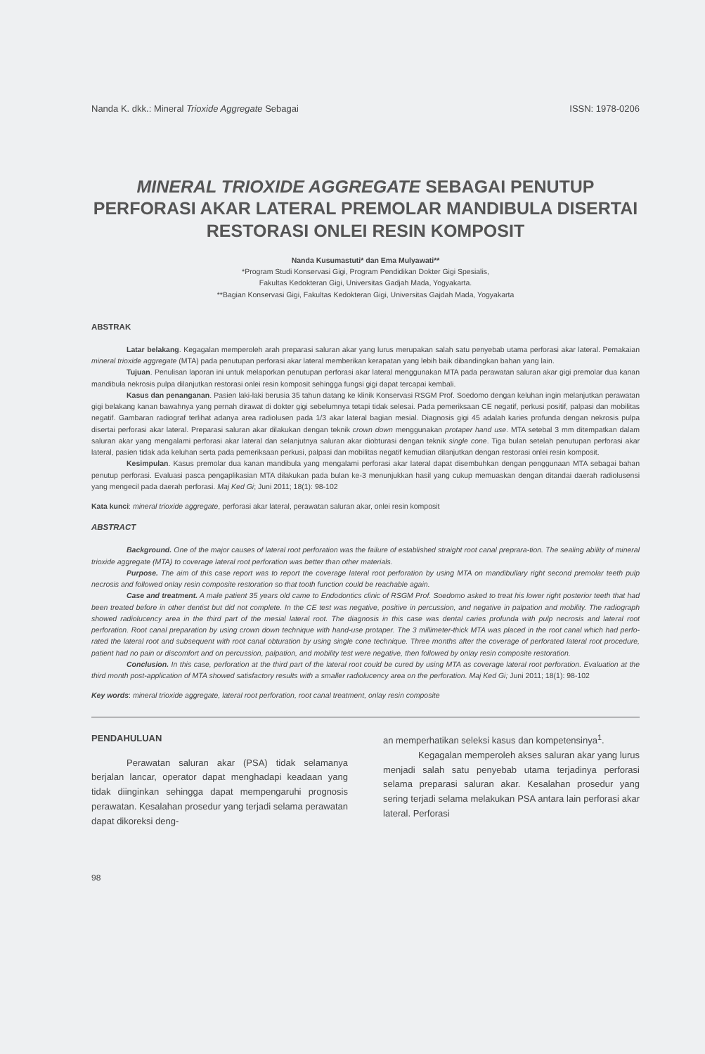Nanda K. dkk.: Mineral Trioxide Aggregate Sebagai ISSN: 1978-0206
MINERAL TRIOXIDE AGGREGATE SEBAGAI PENUTUP PERFORASI AKAR LATERAL PREMOLAR MANDIBULA DISERTAI RESTORASI ONLEI RESIN KOMPOSIT
Nanda Kusumastuti* dan Ema Mulyawati**
*Program Studi Konservasi Gigi, Program Pendidikan Dokter Gigi Spesialis,
Fakultas Kedokteran Gigi, Universitas Gadjah Mada, Yogyakarta.
**Bagian Konservasi Gigi, Fakultas Kedokteran Gigi, Universitas Gajdah Mada, Yogyakarta
ABSTRAK
Latar belakang. Kegagalan memperoleh arah preparasi saluran akar yang lurus merupakan salah satu penyebab utama perforasi akar lateral. Pemakaian mineral trioxide aggregate (MTA) pada penutupan perforasi akar lateral memberikan kerapatan yang lebih baik dibandingkan bahan yang lain.
Tujuan. Penulisan laporan ini untuk melaporkan penutupan perforasi akar lateral menggunakan MTA pada perawatan saluran akar gigi premolar dua kanan mandibula nekrosis pulpa dilanjutkan restorasi onlei resin komposit sehingga fungsi gigi dapat tercapai kembali.
Kasus dan penanganan. Pasien laki-laki berusia 35 tahun datang ke klinik Konservasi RSGM Prof. Soedomo dengan keluhan ingin melanjutkan perawatan gigi belakang kanan bawahnya yang pernah dirawat di dokter gigi sebelumnya tetapi tidak selesai. Pada pemeriksaan CE negatif, perkusi positif, palpasi dan mobilitas negatif. Gambaran radiograf terlihat adanya area radiolusen pada 1/3 akar lateral bagian mesial. Diagnosis gigi 45 adalah karies profunda dengan nekrosis pulpa disertai perforasi akar lateral. Preparasi saluran akar dilakukan dengan teknik crown down menggunakan protaper hand use. MTA setebal 3 mm ditempatkan dalam saluran akar yang mengalami perforasi akar lateral dan selanjutnya saluran akar diobturasi dengan teknik single cone. Tiga bulan setelah penutupan perforasi akar lateral, pasien tidak ada keluhan serta pada pemeriksaan perkusi, palpasi dan mobilitas negatif kemudian dilanjutkan dengan restorasi onlei resin komposit.
Kesimpulan. Kasus premolar dua kanan mandibula yang mengalami perforasi akar lateral dapat disembuhkan dengan penggunaan MTA sebagai bahan penutup perforasi. Evaluasi pasca pengaplikasian MTA dilakukan pada bulan ke-3 menunjukkan hasil yang cukup memuaskan dengan ditandai daerah radiolusensi yang mengecil pada daerah perforasi. Maj Ked Gi; Juni 2011; 18(1): 98-102
Kata kunci: mineral trioxide aggregate, perforasi akar lateral, perawatan saluran akar, onlei resin komposit
ABSTRACT
Background. One of the major causes of lateral root perforation was the failure of established straight root canal preprara-tion. The sealing ability of mineral trioxide aggregate (MTA) to coverage lateral root perforation was better than other materials.
Purpose. The aim of this case report was to report the coverage lateral root perforation by using MTA on mandibullary right second premolar teeth pulp necrosis and followed onlay resin composite restoration so that tooth function could be reachable again.
Case and treatment. A male patient 35 years old came to Endodontics clinic of RSGM Prof. Soedomo asked to treat his lower right posterior teeth that had been treated before in other dentist but did not complete. In the CE test was negative, positive in percussion, and negative in palpation and mobility. The radiograph showed radiolucency area in the third part of the mesial lateral root. The diagnosis in this case was dental caries profunda with pulp necrosis and lateral root perforation. Root canal preparation by using crown down technique with hand-use protaper. The 3 millimeter-thick MTA was placed in the root canal which had perfo-rated the lateral root and subsequent with root canal obturation by using single cone technique. Three months after the coverage of perforated lateral root procedure, patient had no pain or discomfort and on percussion, palpation, and mobility test were negative, then followed by onlay resin composite restoration.
Conclusion. In this case, perforation at the third part of the lateral root could be cured by using MTA as coverage lateral root perforation. Evaluation at the third month post-application of MTA showed satisfactory results with a smaller radiolucency area on the perforation. Maj Ked Gi; Juni 2011; 18(1): 98-102
Key words: mineral trioxide aggregate, lateral root perforation, root canal treatment, onlay resin composite
PENDAHULUAN
Perawatan saluran akar (PSA) tidak selamanya berjalan lancar, operator dapat menghadapi keadaan yang tidak diinginkan sehingga dapat mempengaruhi prognosis perawatan. Kesalahan prosedur yang terjadi selama perawatan dapat dikoreksi deng-
an memperhatikan seleksi kasus dan kompetensinya<sup>1</sup>.
Kegagalan memperoleh akses saluran akar yang lurus menjadi salah satu penyebab utama terjadinya perforasi selama preparasi saluran akar. Kesalahan prosedur yang sering terjadi selama melakukan PSA antara lain perforasi akar lateral. Perforasi
98